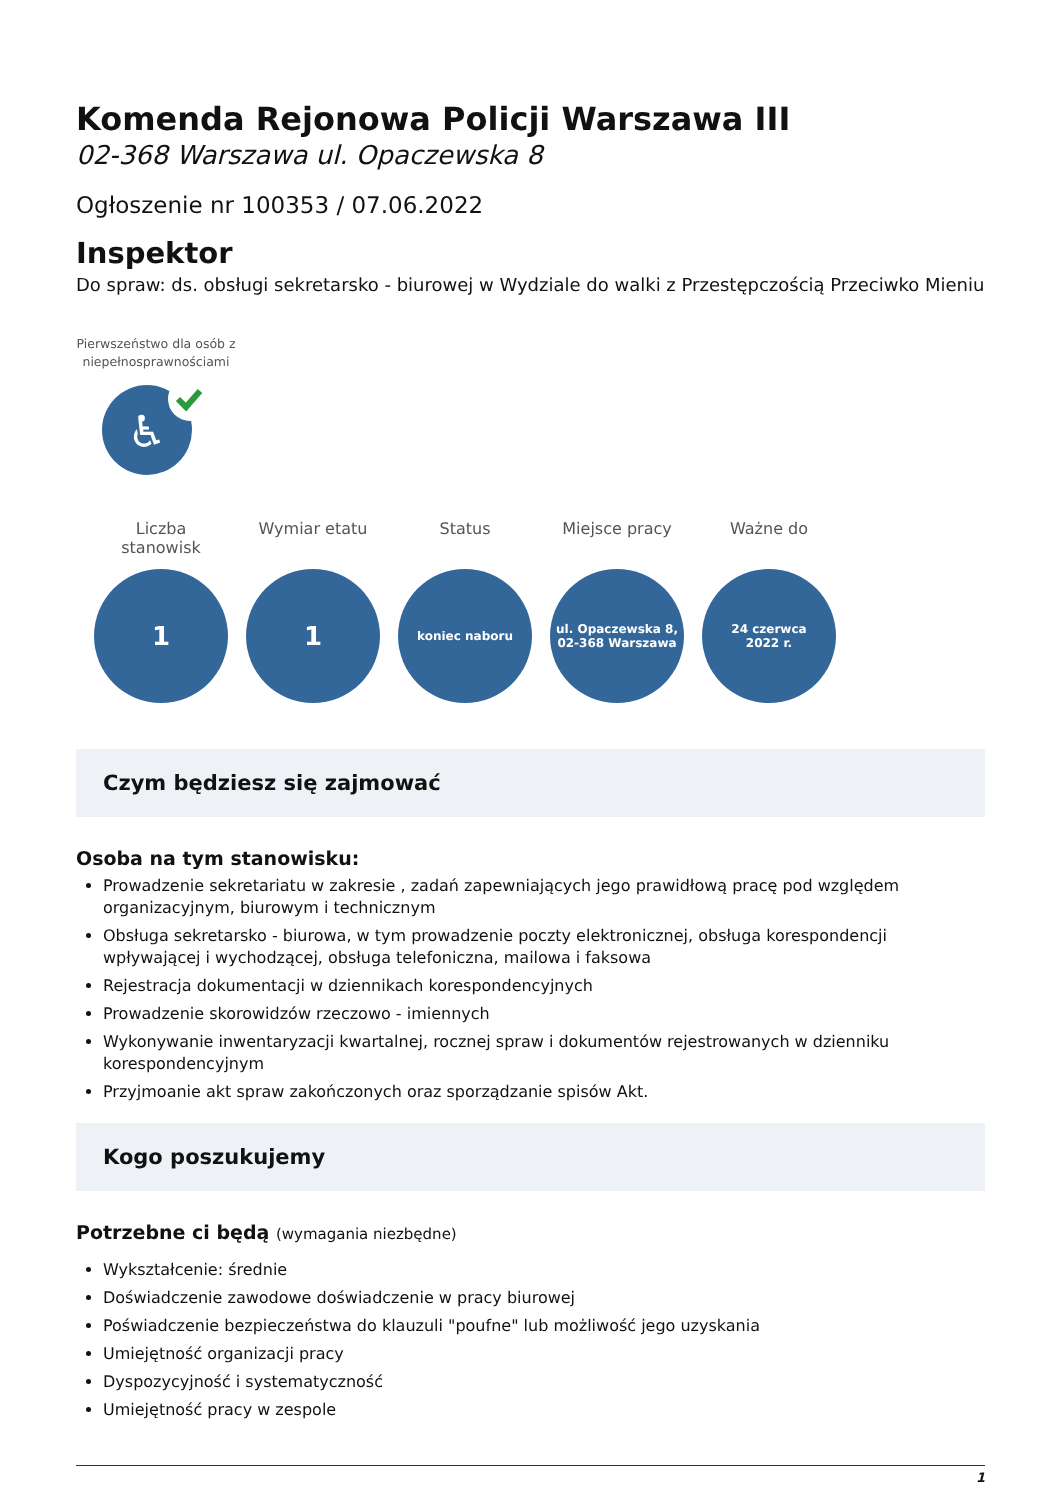Komenda Rejonowa Policji Warszawa III
02-368 Warszawa ul. Opaczewska 8
Ogłoszenie nr 100353 / 07.06.2022
Inspektor
Do spraw: ds. obsługi sekretarsko - biurowej w Wydziale do walki z Przestępczością Przeciwko Mieniu
Pierwszeństwo dla osób z niepełnosprawnościami
♿
Liczba stanowisk
1
Wymiar etatu
1
Status
koniec naboru
Miejsce pracy
ul. Opaczewska 8,
02-368 Warszawa
Ważne do
24 czerwca
2022 r.
Czym będziesz się zajmować
Osoba na tym stanowisku:
Prowadzenie sekretariatu w zakresie , zadań zapewniających jego prawidłową pracę pod względem organizacyjnym, biurowym i technicznym
Obsługa sekretarsko - biurowa, w tym prowadzenie poczty elektronicznej, obsługa korespondencji wpływającej i wychodzącej, obsługa telefoniczna, mailowa i faksowa
Rejestracja dokumentacji w dziennikach korespondencyjnych
Prowadzenie skorowidzów rzeczowo - imiennych
Wykonywanie inwentaryzacji kwartalnej, rocznej spraw i dokumentów rejestrowanych w dzienniku korespondencyjnym
Przyjmoanie akt spraw zakończonych oraz sporządzanie spisów Akt.
Kogo poszukujemy
Potrzebne ci będą (wymagania niezbędne)
Wykształcenie: średnie
Doświadczenie zawodowe doświadczenie w pracy biurowej
Poświadczenie bezpieczeństwa do klauzuli "poufne" lub możliwość jego uzyskania
Umiejętność organizacji pracy
Dyspozycyjność i systematyczność
Umiejętność pracy w zespole
1